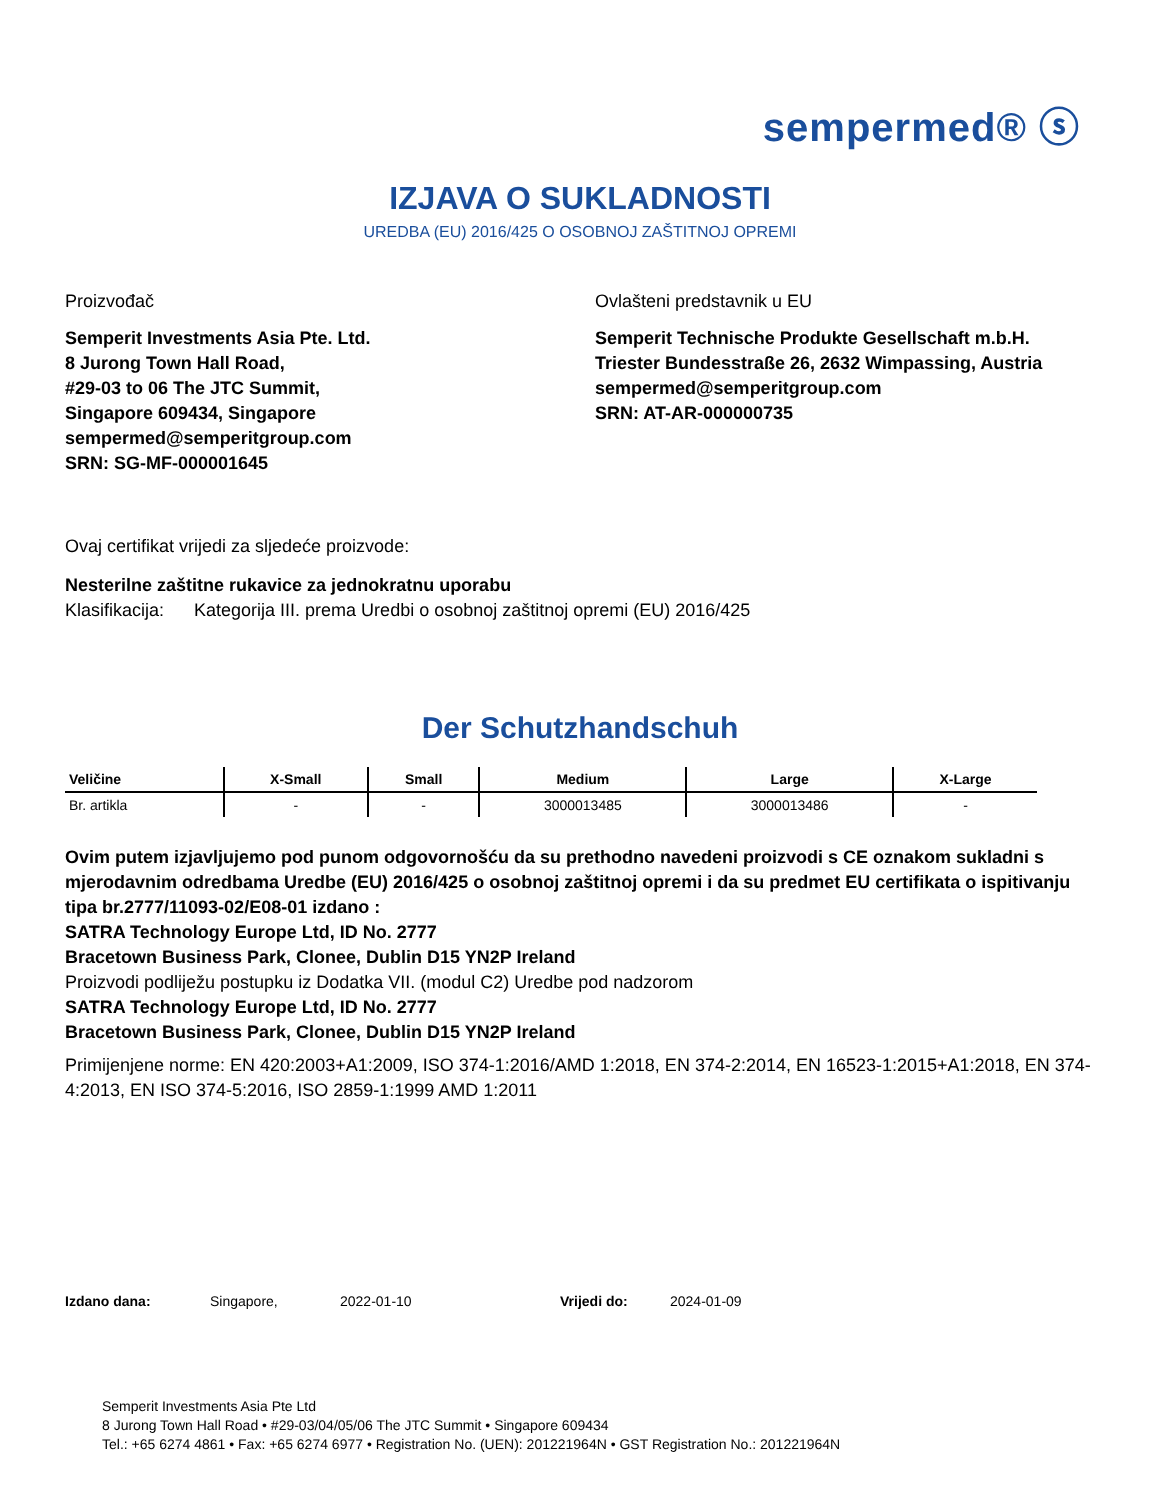sempermed® ⓢ
IZJAVA O SUKLADNOSTI
UREDBA (EU) 2016/425 O OSOBNOJ ZAŠTITNOJ OPREMI
Proizvođač
Semperit Investments Asia Pte. Ltd.
8 Jurong Town Hall Road,
#29-03 to 06 The JTC Summit,
Singapore 609434, Singapore
sempermed@semperitgroup.com
SRN: SG-MF-000001645
Ovlašteni predstavnik u EU
Semperit Technische Produkte Gesellschaft m.b.H.
Triester Bundesstraße 26, 2632 Wimpassing, Austria
sempermed@semperitgroup.com
SRN: AT-AR-000000735
Ovaj certifikat vrijedi za sljedeće proizvode:
Nesterilne zaštitne rukavice za jednokratnu uporabu
Klasifikacija: Kategorija III. prema Uredbi o osobnoj zaštitnoj opremi (EU) 2016/425
Der Schutzhandschuh
| Veličine | X-Small | Small | Medium | Large | X-Large |
| --- | --- | --- | --- | --- | --- |
| Br. artikla | - | - | 3000013485 | 3000013486 | - |
Ovim putem izjavljujemo pod punom odgovornošću da su prethodno navedeni proizvodi s CE oznakom sukladni s mjerodavnim odredbama Uredbe (EU) 2016/425 o osobnoj zaštitnoj opremi i da su predmet EU certifikata o ispitivanju tipa br.2777/11093-02/E08-01 izdano :
SATRA Technology Europe Ltd, ID No. 2777
Bracetown Business Park, Clonee, Dublin D15 YN2P Ireland
Proizvodi podliježu postupku iz Dodatka VII. (modul C2) Uredbe pod nadzorom
SATRA Technology Europe Ltd, ID No. 2777
Bracetown Business Park, Clonee, Dublin D15 YN2P Ireland
Primijenjene norme: EN 420:2003+A1:2009, ISO 374-1:2016/AMD 1:2018, EN 374-2:2014, EN 16523-1:2015+A1:2018, EN 374-4:2013, EN ISO 374-5:2016, ISO 2859-1:1999 AMD 1:2011
Izdano dana: Singapore, 2022-01-10 Vrijedi do: 2024-01-09
Semperit Investments Asia Pte Ltd
8 Jurong Town Hall Road • #29-03/04/05/06 The JTC Summit • Singapore 609434
Tel.: +65 6274 4861 • Fax: +65 6274 6977 • Registration No. (UEN): 201221964N • GST Registration No.: 201221964N